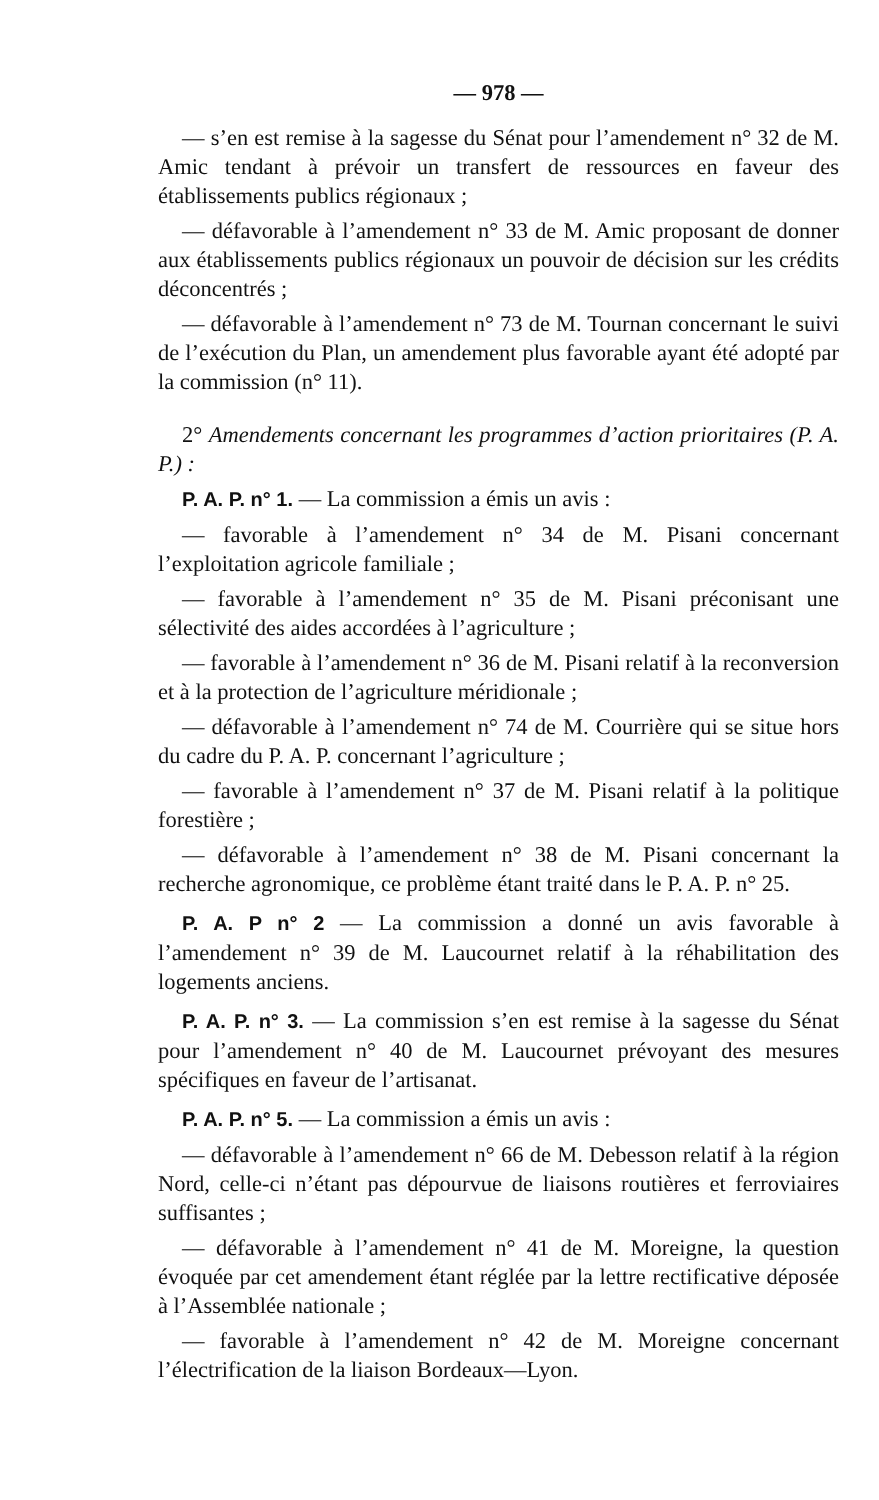— 978 —
— s’en est remise à la sagesse du Sénat pour l’amendement n° 32 de M. Amic tendant à prévoir un transfert de ressources en faveur des établissements publics régionaux ;
— défavorable à l’amendement n° 33 de M. Amic proposant de donner aux établissements publics régionaux un pouvoir de décision sur les crédits déconcentrés ;
— défavorable à l’amendement n° 73 de M. Tournan concernant le suivi de l’exécution du Plan, un amendement plus favorable ayant été adopté par la commission (n° 11).
2° Amendements concernant les programmes d’action prioritaires (P. A. P.) :
P. A. P. n° 1. — La commission a émis un avis :
— favorable à l’amendement n° 34 de M. Pisani concernant l’exploitation agricole familiale ;
— favorable à l’amendement n° 35 de M. Pisani préconisant une sélectivité des aides accordées à l’agriculture ;
— favorable à l’amendement n° 36 de M. Pisani relatif à la reconversion et à la protection de l’agriculture méridionale ;
— défavorable à l’amendement n° 74 de M. Courrière qui se situe hors du cadre du P. A. P. concernant l’agriculture ;
— favorable à l’amendement n° 37 de M. Pisani relatif à la politique forestière ;
— défavorable à l’amendement n° 38 de M. Pisani concernant la recherche agronomique, ce problème étant traité dans le P. A. P. n° 25.
P. A. P n° 2 — La commission a donné un avis favorable à l’amendement n° 39 de M. Laucournet relatif à la réhabilitation des logements anciens.
P. A. P. n° 3. — La commission s’en est remise à la sagesse du Sénat pour l’amendement n° 40 de M. Laucournet prévoyant des mesures spécifiques en faveur de l’artisanat.
P. A. P. n° 5. — La commission a émis un avis :
— défavorable à l’amendement n° 66 de M. Debesson relatif à la région Nord, celle-ci n’étant pas dépourvue de liaisons routières et ferroviaires suffisantes ;
— défavorable à l’amendement n° 41 de M. Moreigne, la question évoquée par cet amendement étant réglée par la lettre rectificative déposée à l’Assemblée nationale ;
— favorable à l’amendement n° 42 de M. Moreigne concernant l’électrification de la liaison Bordeaux—Lyon.